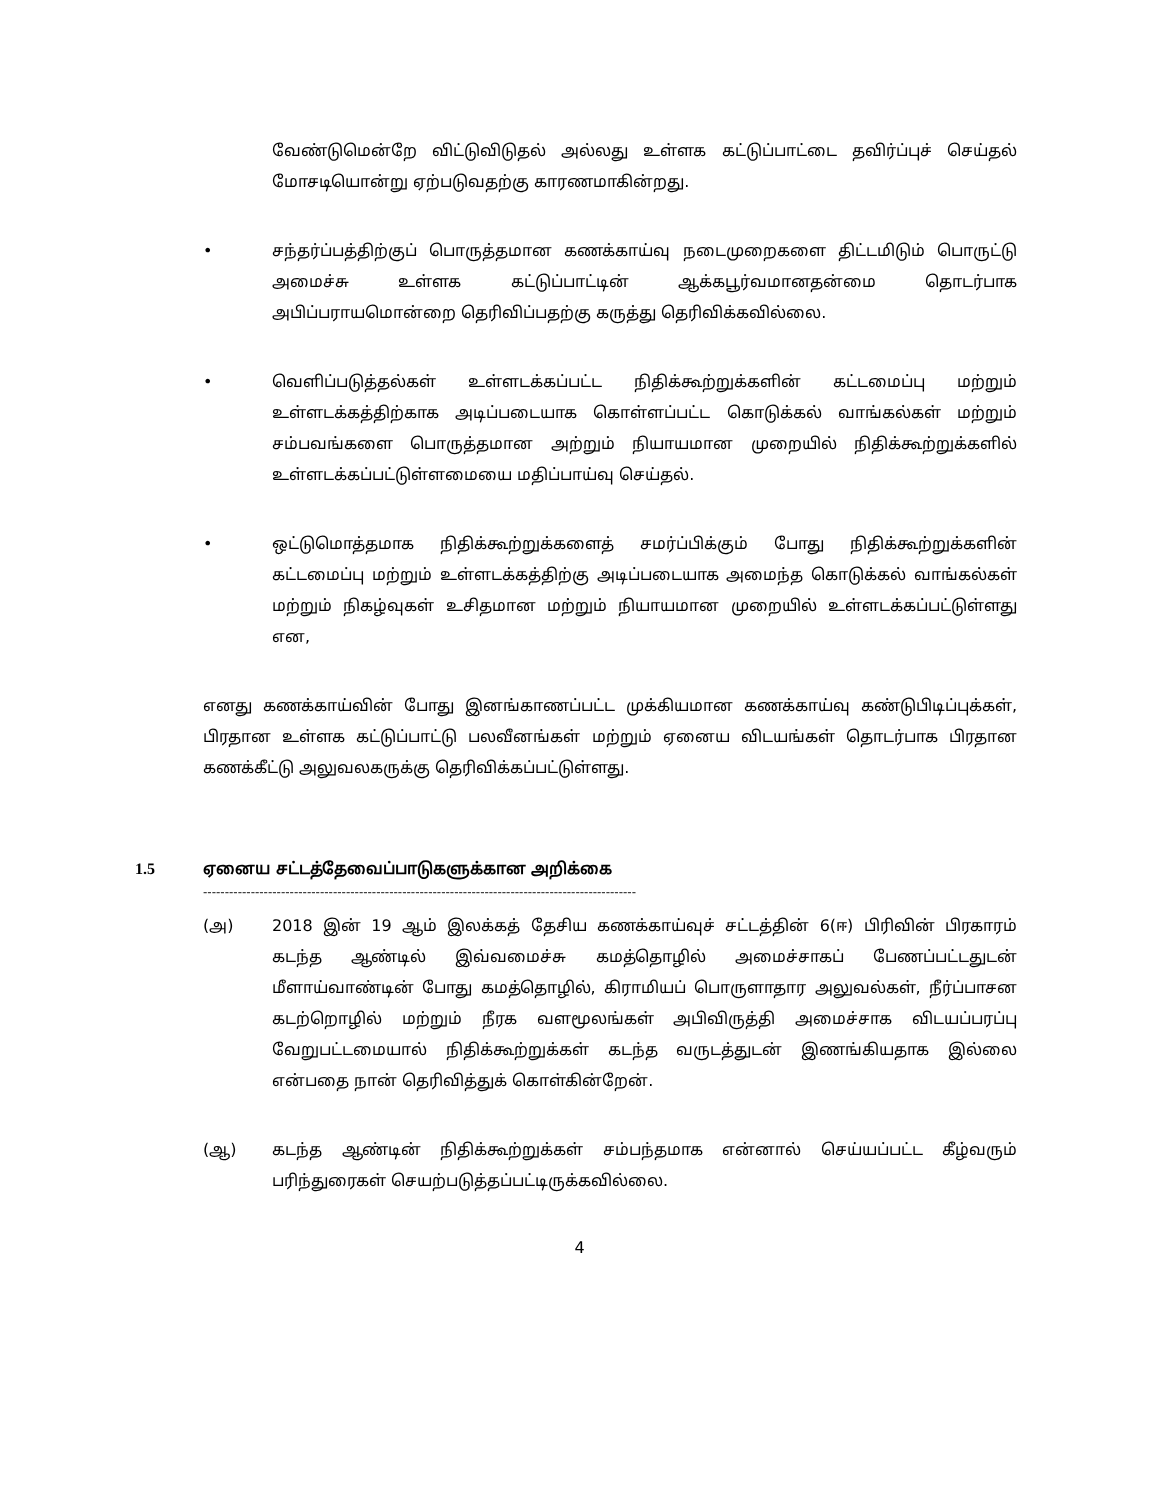வேண்டுமென்றே விட்டுவிடுதல் அல்லது உள்ளக கட்டுப்பாட்டை தவிர்ப்புச் செய்தல் மோசடியொன்று ஏற்படுவதற்கு காரணமாகின்றது.
• சந்தர்ப்பத்திற்குப் பொருத்தமான கணக்காய்வு நடைமுறைகளை திட்டமிடும் பொருட்டு அமைச்சு உள்ளக கட்டுப்பாட்டின் ஆக்கபூர்வமானதன்மை தொடர்பாக அபிப்பராயமொன்றை தெரிவிப்பதற்கு கருத்து தெரிவிக்கவில்லை.
• வெளிப்படுத்தல்கள் உள்ளடக்கப்பட்ட நிதிக்கூற்றுக்களின் கட்டமைப்பு மற்றும் உள்ளடக்கத்திற்காக அடிப்படையாக கொள்ளப்பட்ட கொடுக்கல் வாங்கல்கள் மற்றும் சம்பவங்களை பொருத்தமான அற்றும் நியாயமான முறையில் நிதிக்கூற்றுக்களில் உள்ளடக்கப்பட்டுள்ளமையை மதிப்பாய்வு செய்தல்.
• ஒட்டுமொத்தமாக நிதிக்கூற்றுக்களைத் சமர்ப்பிக்கும் போது நிதிக்கூற்றுக்களின் கட்டமைப்பு மற்றும் உள்ளடக்கத்திற்கு அடிப்படையாக அமைந்த கொடுக்கல் வாங்கல்கள் மற்றும் நிகழ்வுகள் உசிதமான மற்றும் நியாயமான முறையில் உள்ளடக்கப்பட்டுள்ளது என,
எனது கணக்காய்வின் போது இனங்காணப்பட்ட முக்கியமான கணக்காய்வு கண்டுபிடிப்புக்கள், பிரதான உள்ளக கட்டுப்பாட்டு பலவீனங்கள் மற்றும் ஏனைய விடயங்கள் தொடர்பாக பிரதான கணக்கீட்டு அலுவலகருக்கு தெரிவிக்கப்பட்டுள்ளது.
1.5 ஏனைய சட்டத்தேவைப்பாடுகளுக்கான அறிக்கை
----------------------------------------------------------------------------------------------------
(அ) 2018 இன் 19 ஆம் இலக்கத் தேசிய கணக்காய்வுச் சட்டத்தின் 6(ஈ) பிரிவின் பிரகாரம் கடந்த ஆண்டில் இவ்வமைச்சு கமத்தொழில் அமைச்சாகப் பேணப்பட்டதுடன் மீளாய்வாண்டின் போது கமத்தொழில், கிராமியப் பொருளாதார அலுவல்கள், நீர்ப்பாசன கடற்றொழில் மற்றும் நீரக வளமூலங்கள் அபிவிருத்தி அமைச்சாக விடயப்பரப்பு வேறுபட்டமையால் நிதிக்கூற்றுக்கள் கடந்த வருடத்துடன் இணங்கியதாக இல்லை என்பதை நான் தெரிவித்துக் கொள்கின்றேன்.
(ஆ) கடந்த ஆண்டின் நிதிக்கூற்றுக்கள் சம்பந்தமாக என்னால் செய்யப்பட்ட கீழ்வரும் பரிந்துரைகள் செயற்படுத்தப்பட்டிருக்கவில்லை.
4